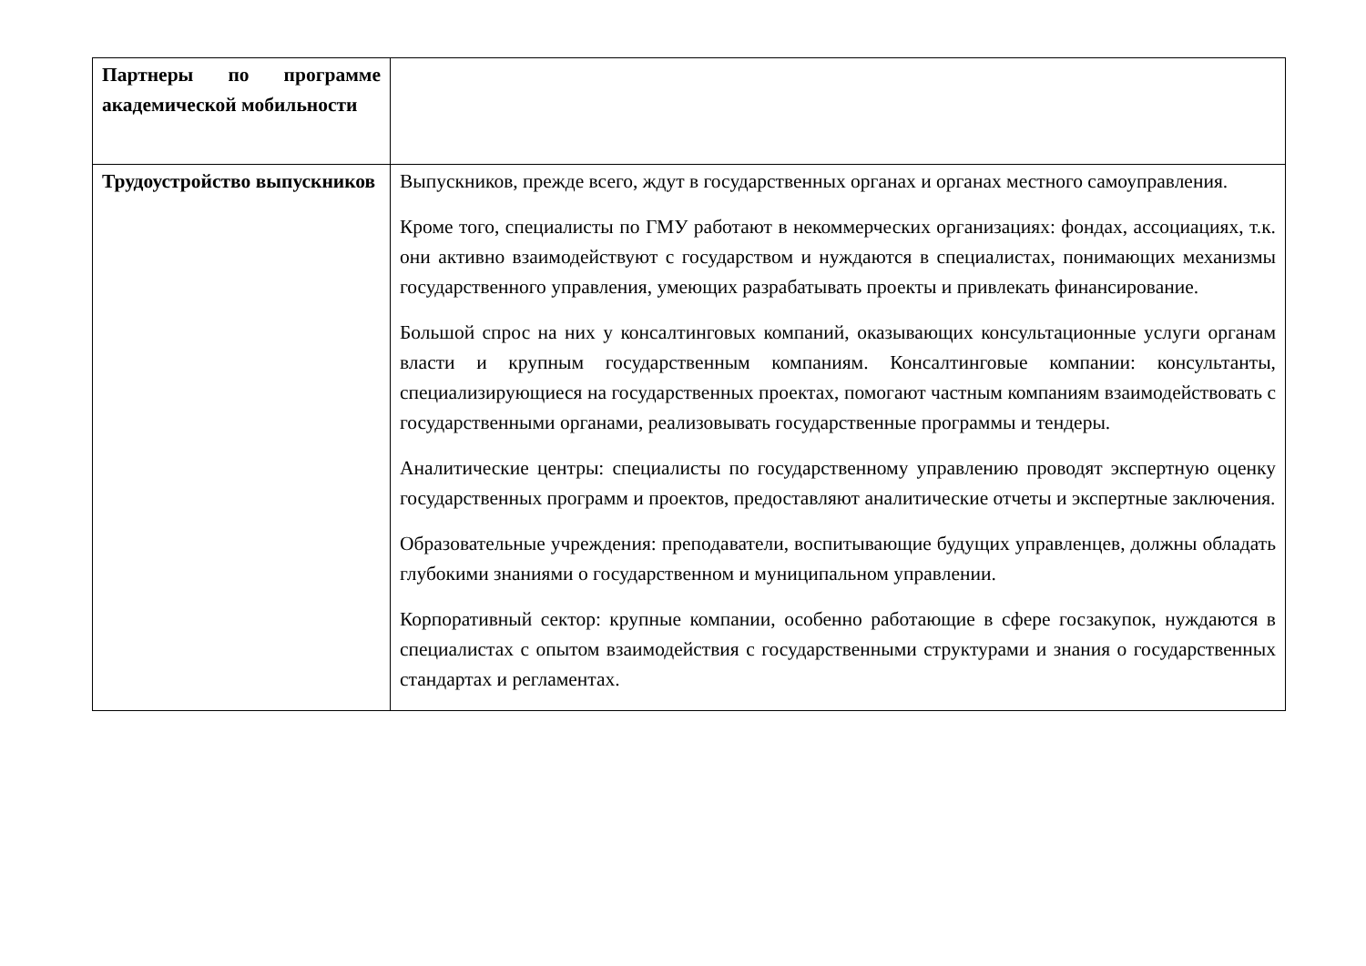| Партнеры по программе академической мобильности | |
| Трудоустройство выпускников | Выпускников, прежде всего, ждут в государственных органах и органах местного самоуправления. Кроме того, специалисты по ГМУ работают в некоммерческих организациях: фондах, ассоциациях, т.к. они активно взаимодействуют с государством и нуждаются в специалистах, понимающих механизмы государственного управления, умеющих разрабатывать проекты и привлекать финансирование. Большой спрос на них у консалтинговых компаний, оказывающих консультационные услуги органам власти и крупным государственным компаниям. Консалтинговые компании: консультанты, специализирующиеся на государственных проектах, помогают частным компаниям взаимодействовать с государственными органами, реализовывать государственные программы и тендеры. Аналитические центры: специалисты по государственному управлению проводят экспертную оценку государственных программ и проектов, предоставляют аналитические отчеты и экспертные заключения. Образовательные учреждения: преподаватели, воспитывающие будущих управленцев, должны обладать глубокими знаниями о государственном и муниципальном управлении. Корпоративный сектор: крупные компании, особенно работающие в сфере госзакупок, нуждаются в специалистах с опытом взаимодействия с государственными структурами и знания о государственных стандартах и регламентах. |